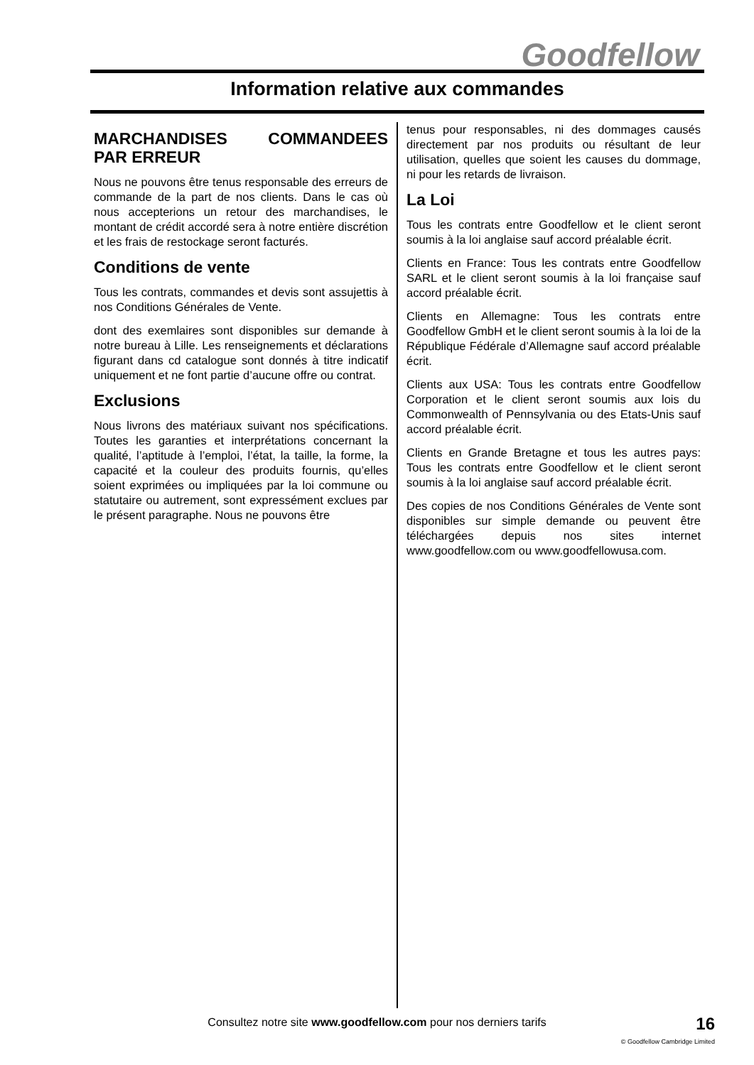Goodfellow
Information relative aux commandes
MARCHANDISES COMMANDEES PAR ERREUR
Nous ne pouvons être tenus responsable des erreurs de commande de la part de nos clients. Dans le cas où nous accepterions un retour des marchandises, le montant de crédit accordé sera à notre entière discrétion et les frais de restockage seront facturés.
Conditions de vente
Tous les contrats, commandes et devis sont assujettis à nos Conditions Générales de Vente.
dont des exemlaires sont disponibles sur demande à notre bureau à Lille. Les renseignements et déclarations figurant dans cd catalogue sont donnés à titre indicatif uniquement et ne font partie d’aucune offre ou contrat.
Exclusions
Nous livrons des matériaux suivant nos spécifications. Toutes les garanties et interprétations concernant la qualité, l’aptitude à l’emploi, l’état, la taille, la forme, la capacité et la couleur des produits fournis, qu’elles soient exprimées ou impliquées par la loi commune ou statutaire ou autrement, sont expressément exclues par le présent paragraphe. Nous ne pouvons être
tenus pour responsables, ni des dommages causés directement par nos produits ou résultant de leur utilisation, quelles que soient les causes du dommage, ni pour les retards de livraison.
La Loi
Tous les contrats entre Goodfellow et le client seront soumis à la loi anglaise sauf accord préalable écrit.
Clients en France: Tous les contrats entre Goodfellow SARL et le client seront soumis à la loi française sauf accord préalable écrit.
Clients en Allemagne: Tous les contrats entre Goodfellow GmbH et le client seront soumis à la loi de la République Fédérale d’Allemagne sauf accord préalable écrit.
Clients aux USA: Tous les contrats entre Goodfellow Corporation et le client seront soumis aux lois du Commonwealth of Pennsylvania ou des Etats-Unis sauf accord préalable écrit.
Clients en Grande Bretagne et tous les autres pays: Tous les contrats entre Goodfellow et le client seront soumis à la loi anglaise sauf accord préalable écrit.
Des copies de nos Conditions Générales de Vente sont disponibles sur simple demande ou peuvent être téléchargées depuis nos sites internet www.goodfellow.com ou www.goodfellowusa.com.
Consultez notre site www.goodfellow.com pour nos derniers tarifs
16
© Goodfellow Cambridge Limited